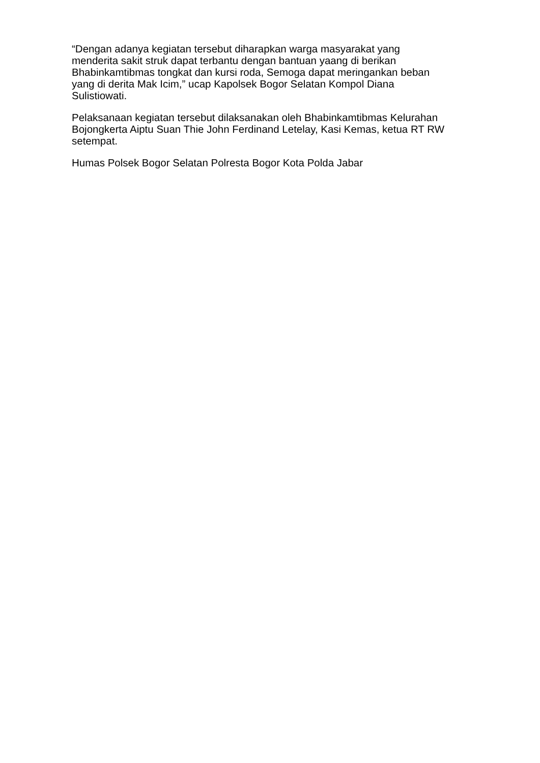“Dengan adanya kegiatan tersebut diharapkan warga masyarakat yang
menderita sakit struk dapat terbantu dengan bantuan yaang di berikan
Bhabinkamtibmas tongkat dan kursi roda, Semoga dapat meringankan beban
yang di derita Mak Icim,” ucap Kapolsek Bogor Selatan Kompol Diana
Sulistiowati.
Pelaksanaan kegiatan tersebut dilaksanakan oleh Bhabinkamtibmas Kelurahan
Bojongkerta Aiptu Suan Thie John Ferdinand Letelay, Kasi Kemas, ketua RT RW
setempat.
Humas Polsek Bogor Selatan Polresta Bogor Kota Polda Jabar